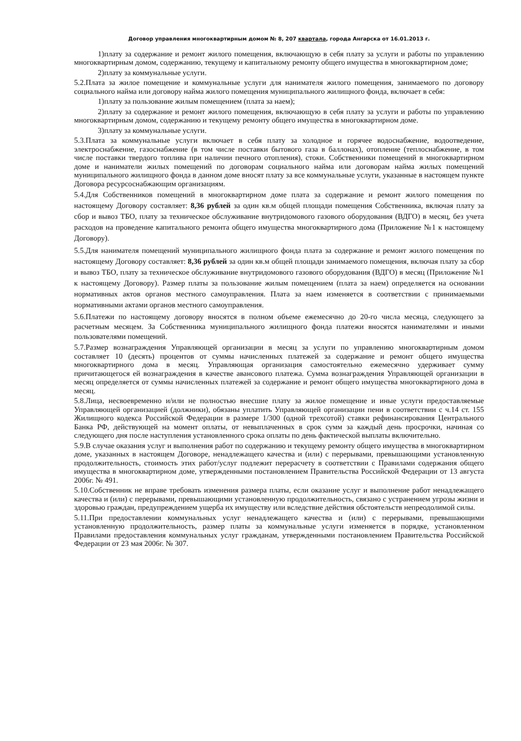Договор управления многоквартирным домом № 8, 207 квартала, города Ангарска от 16.01.2013 г.
1)плату за содержание и ремонт жилого помещения, включающую в себя плату за услуги и работы по управлению многоквартирным домом, содержанию, текущему и капитальному ремонту общего имущества в многоквартирном доме;
2)плату за коммунальные услуги.
5.2.Плата за жилое помещение и коммунальные услуги для нанимателя жилого помещения, занимаемого по договору социального найма или договору найма жилого помещения муниципального жилищного фонда, включает в себя:
1)плату за пользование жилым помещением (плата за наем);
2)плату за содержание и ремонт жилого помещения, включающую в себя плату за услуги и работы по управлению многоквартирным домом, содержанию и текущему ремонту общего имущества в многоквартирном доме.
3)плату за коммунальные услуги.
5.3.Плата за коммунальные услуги включает в себя плату за холодное и горячее водоснабжение, водоотведение, электроснабжение, газоснабжение (в том числе поставки бытового газа в баллонах), отопление (теплоснабжение, в том числе поставки твердого топлива при наличии печного отопления), стоки. Собственники помещений в многоквартирном доме и наниматели жилых помещений по договорам социального найма или договорам найма жилых помещений муниципального жилищного фонда в данном доме вносят плату за все коммунальные услуги, указанные в настоящем пункте Договора ресурсоснабжающим организациям.
5.4.Для Собственников помещений в многоквартирном доме плата за содержание и ремонт жилого помещения по настоящему Договору составляет: 8,36 рублей за один кв.м общей площади помещения Собственника, включая плату за сбор и вывоз ТБО, плату за техническое обслуживание внутридомового газового оборудования (ВДГО) в месяц, без учета расходов на проведение капитального ремонта общего имущества многоквартирного дома (Приложение №1 к настоящему Договору).
5.5.Для нанимателя помещений муниципального жилищного фонда плата за содержание и ремонт жилого помещения по настоящему Договору составляет: 8,36 рублей за один кв.м общей площади занимаемого помещения, включая плату за сбор и вывоз ТБО, плату за техническое обслуживание внутридомового газового оборудования (ВДГО) в месяц (Приложение №1 к настоящему Договору). Размер платы за пользование жилым помещением (плата за наем) определяется на основании нормативных актов органов местного самоуправления. Плата за наем изменяется в соответствии с принимаемыми нормативными актами органов местного самоуправления.
5.6.Платежи по настоящему договору вносятся в полном объеме ежемесячно до 20-го числа месяца, следующего за расчетным месяцем. За Собственника муниципального жилищного фонда платежи вносятся нанимателями и иными пользователями помещений.
5.7.Размер вознаграждения Управляющей организации в месяц за услуги по управлению многоквартирным домом составляет 10 (десять) процентов от суммы начисленных платежей за содержание и ремонт общего имущества многоквартирного дома в месяц. Управляющая организация самостоятельно ежемесячно удерживает сумму причитающегося ей вознаграждения в качестве авансового платежа. Сумма вознаграждения Управляющей организации в месяц определяется от суммы начисленных платежей за содержание и ремонт общего имущества многоквартирного дома в месяц.
5.8.Лица, несвоевременно и/или не полностью внесшие плату за жилое помещение и иные услуги предоставляемые Управляющей организацией (должники), обязаны уплатить Управляющей организации пени в соответствии с ч.14 ст. 155 Жилищного кодекса Российской Федерации в размере 1/300 (одной трехсотой) ставки рефинансирования Центрального Банка РФ, действующей на момент оплаты, от невыплаченных в срок сумм за каждый день просрочки, начиная со следующего дня после наступления установленного срока оплаты по день фактической выплаты включительно.
5.9.В случае оказания услуг и выполнения работ по содержанию и текущему ремонту общего имущества в многоквартирном доме, указанных в настоящем Договоре, ненадлежащего качества и (или) с перерывами, превышающими установленную продолжительность, стоимость этих работ/услуг подлежит перерасчету в соответствии с Правилами содержания общего имущества в многоквартирном доме, утвержденными постановлением Правительства Российской Федерации от 13 августа 2006г. № 491.
5.10.Собственник не вправе требовать изменения размера платы, если оказание услуг и выполнение работ ненадлежащего качества и (или) с перерывами, превышающими установленную продолжительность, связано с устранением угрозы жизни и здоровью граждан, предупреждением ущерба их имуществу или вследствие действия обстоятельств непреодолимой силы.
5.11.При предоставлении коммунальных услуг ненадлежащего качества и (или) с перерывами, превышающими установленную продолжительность, размер платы за коммунальные услуги изменяется в порядке, установленном Правилами предоставления коммунальных услуг гражданам, утвержденными постановлением Правительства Российской Федерации от 23 мая 2006г. № 307.